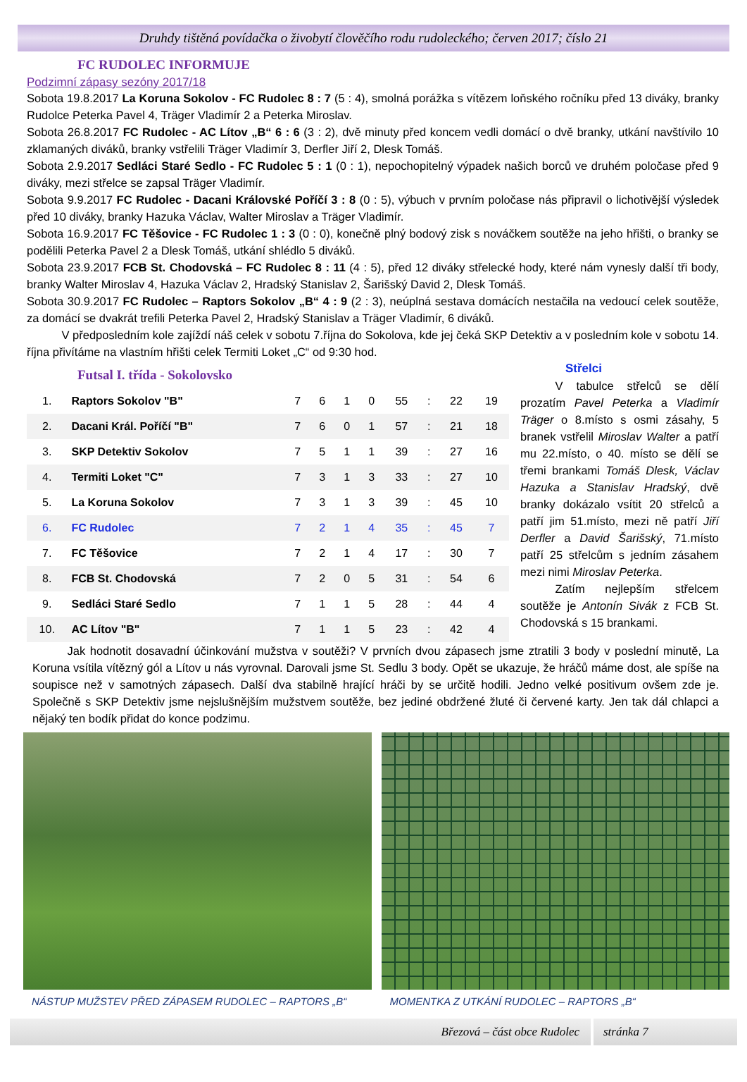Druhdy tištěná povídačka o živobytí člověčího rodu rudoleckého; červen 2017; číslo 21
FC RUDOLEC INFORMUJE
Podzimní zápasy sezóny 2017/18
Sobota 19.8.2017 La Koruna Sokolov - FC Rudolec 8 : 7 (5 : 4), smolná porážka s vítězem loňského ročníku před 13 diváky, branky Rudolce Peterka Pavel 4, Träger Vladimír 2 a Peterka Miroslav.
Sobota 26.8.2017 FC Rudolec - AC Lítov „B“ 6 : 6 (3 : 2), dvě minuty před koncem vedli domácí o dvě branky, utkání navštívilo 10 zklamaných diváků, branky vstřelili Träger Vladimír 3, Derfler Jiří 2, Dlesk Tomáš.
Sobota 2.9.2017 Sedláci Staré Sedlo - FC Rudolec 5 : 1 (0 : 1), nepochopitelný výpadek našich borců ve druhém poločase před 9 diváky, mezi střelce se zapsal Träger Vladimír.
Sobota 9.9.2017 FC Rudolec - Dacani Královské Poříčí 3 : 8 (0 : 5), výbuch v prvním poločase nás připravil o lichotivější výsledek před 10 diváky, branky Hazuka Václav, Walter Miroslav a Träger Vladimír.
Sobota 16.9.2017 FC Těšovice - FC Rudolec 1 : 3 (0 : 0), konečně plný bodový zisk s nováčkem soutěže na jeho hřišti, o branky se podělili Peterka Pavel 2 a Dlesk Tomáš, utkání shlédlo 5 diváků.
Sobota 23.9.2017 FCB St. Chodovská – FC Rudolec 8 : 11 (4 : 5), před 12 diváky střelecké hody, které nám vynesly další tři body, branky Walter Miroslav 4, Hazuka Václav 2, Hradský Stanislav 2, Šarišský David 2, Dlesk Tomáš.
Sobota 30.9.2017 FC Rudolec – Raptors Sokolov „B“ 4 : 9 (2 : 3), neúplná sestava domácích nestačila na vedoucí celek soutěže, za domácí se dvakrát trefili Peterka Pavel 2, Hradský Stanislav a Träger Vladimír, 6 diváků.
   V předposledním kole zajíždí náš celek v sobotu 7.října do Sokolova, kde jej čeká SKP Detektiv a v posledním kole v sobotu 14. října přivítáme na vlastním hřišti celek Termiti Loket „C“ od 9:30 hod.
Futsal I. třída - Sokolovsko
| 1. | Raptors Sokolov "B" | 7 | 6 | 1 | 0 | 55 | : | 22 | 19 |
| 2. | Dacani Král. Poříčí "B" | 7 | 6 | 0 | 1 | 57 | : | 21 | 18 |
| 3. | SKP Detektiv Sokolov | 7 | 5 | 1 | 1 | 39 | : | 27 | 16 |
| 4. | Termiti Loket "C" | 7 | 3 | 1 | 3 | 33 | : | 27 | 10 |
| 5. | La Koruna Sokolov | 7 | 3 | 1 | 3 | 39 | : | 45 | 10 |
| 6. | FC Rudolec | 7 | 2 | 1 | 4 | 35 | : | 45 | 7 |
| 7. | FC Těšovice | 7 | 2 | 1 | 4 | 17 | : | 30 | 7 |
| 8. | FCB St. Chodovská | 7 | 2 | 0 | 5 | 31 | : | 54 | 6 |
| 9. | Sedláci Staré Sedlo | 7 | 1 | 1 | 5 | 28 | : | 44 | 4 |
| 10. | AC Lítov "B" | 7 | 1 | 1 | 5 | 23 | : | 42 | 4 |
Střelci
   V tabulce střelců se dělí prozatím Pavel Peterka a Vladimír Träger o 8.místo s osmi zásahy, 5 branek vstřelil Miroslav Walter a patří mu 22.místo, o 40. místo se dělí se třemi brankami Tomáš Dlesk, Václav Hazuka a Stanislav Hradský, dvě branky dokázalo vsítit 20 střelců a patří jim 51.místo, mezi ně patří Jiří Derfler a David Šarišský, 71.místo patří 25 střelcům s jedním zásahem mezi nimi Miroslav Peterka.
   Zatím nejlepším střelcem soutěže je Antonín Sivák z FCB St. Chodovská s 15 brankami.
   Jak hodnotit dosavadní účinkování mužstva v soutěži? V prvních dvou zápasech jsme ztratili 3 body v poslední minutě, La Koruna vsítila vítězný gól a Lítov u nás vyrovnal. Darovali jsme St. Sedlu 3 body. Opět se ukazuje, že hráčů máme dost, ale spíše na soupisce než v samotných zápasech. Další dva stabilně hrající hráči by se určitě hodili. Jedno velké positivum ovšem zde je. Společně s SKP Detektiv jsme nejslušnějším mužstvem soutěže, bez jediné obdržené žluté či červené karty. Jen tak dál chlapci a nějaký ten bodík přidat do konce podzimu.
NÁSTUP MUŽSTEV PŘED ZÁPASEM RUDOLEC – RAPTORS „B“
MOMENTKA Z UTKÁNÍ RUDOLEC – RAPTORS „B“
Březová – část obce Rudolec stránka 7